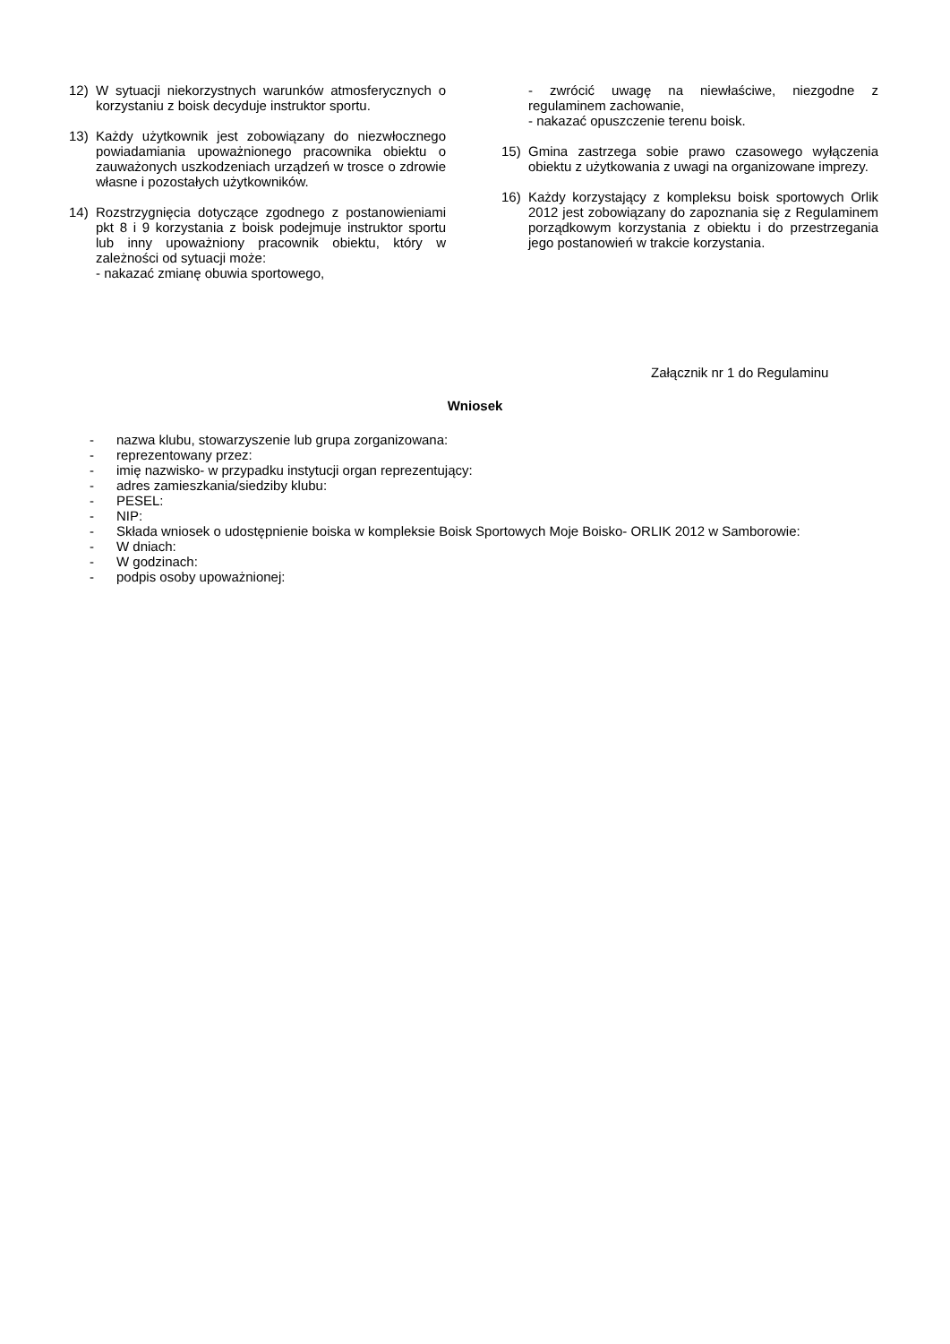12) W sytuacji niekorzystnych warunków atmosferycznych o korzystaniu z boisk decyduje instruktor sportu.
13) Każdy użytkownik jest zobowiązany do niezwłocznego powiadamiania upoważnionego pracownika obiektu o zauważonych uszkodzeniach urządzeń w trosce o zdrowie własne i pozostałych użytkowników.
14) Rozstrzygnięcia dotyczące zgodnego z postanowieniami pkt 8 i 9 korzystania z boisk podejmuje instruktor sportu lub inny upoważniony pracownik obiektu, który w zależności od sytuacji może:
- nakazać zmianę obuwia sportowego,
- zwrócić uwagę na niewłaściwe, niezgodne z regulaminem zachowanie,
- nakazać opuszczenie terenu boisk.
15) Gmina zastrzega sobie prawo czasowego wyłączenia obiektu z użytkowania z uwagi na organizowane imprezy.
16) Każdy korzystający z kompleksu boisk sportowych Orlik 2012 jest zobowiązany do zapoznania się z Regulaminem porządkowym korzystania z obiektu i do przestrzegania jego postanowień w trakcie korzystania.
Załącznik nr 1 do Regulaminu
Wniosek
- nazwa klubu, stowarzyszenie lub grupa zorganizowana:
- reprezentowany przez:
- imię nazwisko- w przypadku instytucji organ reprezentujący:
- adres zamieszkania/siedziby klubu:
- PESEL:
- NIP:
- Składa wniosek o udostępnienie boiska w kompleksie Boisk Sportowych Moje Boisko- ORLIK 2012 w Samborowie:
- W dniach:
- W godzinach:
- podpis osoby upoważnionej: